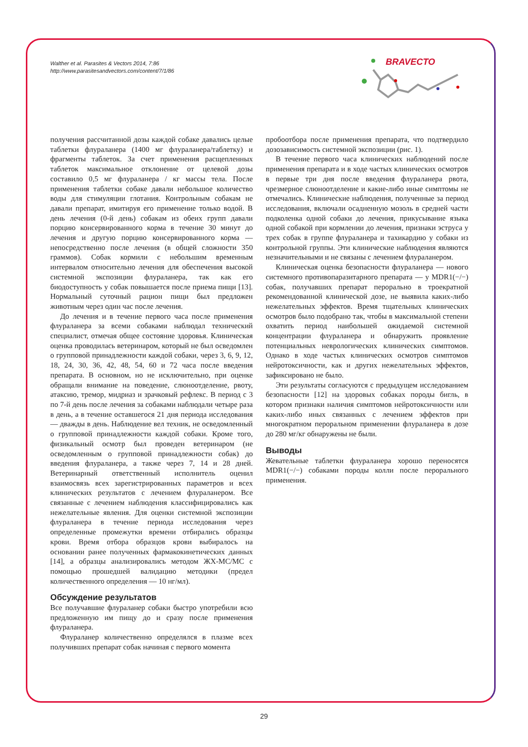Walther et al. Parasites & Vectors 2014, 7:86
http://www.parasitesandvectors.com/content/7/1/86
BRAVECTO
получения рассчитанной дозы каждой собаке давались целые таблетки флураланера (1400 мг флураланера/таблетку) и фрагменты таблеток. За счет применения расщепленных таблеток максимальное отклонение от целевой дозы составило 0,5 мг флураланера / кг массы тела. После применения таблетки собаке давали небольшое количество воды для стимуляции глотания. Контрольным собакам не давали препарат, имитируя его применение только водой. В день лечения (0-й день) собакам из обеих групп давали порцию консервированного корма в течение 30 минут до лечения и другую порцию консервированного корма — непосредственно после лечения (в общей сложности 350 граммов). Собак кормили с небольшим временным интервалом относительно лечения для обеспечения высокой системной экспозиции флураланера, так как его биодоступность у собак повышается после приема пищи [13]. Нормальный суточный рацион пищи был предложен животным через один час после лечения.
До лечения и в течение первого часа после применения флураланера за всеми собаками наблюдал технический специалист, отмечая общее состояние здоровья. Клиническая оценка проводилась ветеринаром, который не был осведомлен о групповой принадлежности каждой собаки, через 3, 6, 9, 12, 18, 24, 30, 36, 42, 48, 54, 60 и 72 часа после введения препарата. В основном, но не исключительно, при оценке обращали внимание на поведение, слюноотделение, рвоту, атаксию, тремор, мидриаз и зрачковый рефлекс. В период с 3 по 7-й день после лечения за собаками наблюдали четыре раза в день, а в течение оставшегося 21 дня периода исследования — дважды в день. Наблюдение вел техник, не осведомленный о групповой принадлежности каждой собаки. Кроме того, физикальный осмотр был проведен ветеринаром (не осведомленным о групповой принадлежности собак) до введения флураланера, а также через 7, 14 и 28 дней. Ветеринарный ответственный исполнитель оценил взаимосвязь всех зарегистрированных параметров и всех клинических результатов с лечением флураланером. Все связанные с лечением наблюдения классифицировались как нежелательные явления. Для оценки системной экспозиции флураланера в течение периода исследования через определенные промежутки времени отбирались образцы крови. Время отбора образцов крови выбиралось на основании ранее полученных фармакокинетических данных [14], а образцы анализировались методом ЖХ-МС/МС с помощью прошедшей валидацию методики (предел количественного определения — 10 нг/мл).
Обсуждение результатов
Все получавшие флураланер собаки быстро употребили всю предложенную им пищу до и сразу после применения флураланера.
Флураланер количественно определялся в плазме всех получивших препарат собак начиная с первого момента
пробоотбора после применения препарата, что подтвердило дозозависимость системной экспозиции (рис. 1).
В течение первого часа клинических наблюдений после применения препарата и в ходе частых клинических осмотров в первые три дня после введения флураланера рвота, чрезмерное слюноотделение и какие-либо иные симптомы не отмечались. Клинические наблюдения, полученные за период исследования, включали осадненную мозоль в средней части подколенка одной собаки до лечения, прикусывание языка одной собакой при кормлении до лечения, признаки эструса у трех собак в группе флураланера и тахикардию у собаки из контрольной группы. Эти клинические наблюдения являются незначительными и не связаны с лечением флураланером.
Клиническая оценка безопасности флураланера — нового системного противопаразитарного препарата — у MDR1(−/−) собак, получавших препарат перорально в троекратной рекомендованной клинической дозе, не выявила каких-либо нежелательных эффектов. Время тщательных клинических осмотров было подобрано так, чтобы в максимальной степени охватить период наибольшей ожидаемой системной концентрации флураланера и обнаружить проявление потенциальных неврологических клинических симптомов. Однако в ходе частых клинических осмотров симптомов нейротоксичности, как и других нежелательных эффектов, зафиксировано не было.
Эти результаты согласуются с предыдущем исследованием безопасности [12] на здоровых собаках породы бигль, в котором признаки наличия симптомов нейротоксичности или каких-либо иных связанных с лечением эффектов при многократном пероральном применении флураланера в дозе до 280 мг/кг обнаружены не были.
Выводы
Жевательные таблетки флураланера хорошо переносятся MDR1(−/−) собаками породы колли после перорального применения.
29